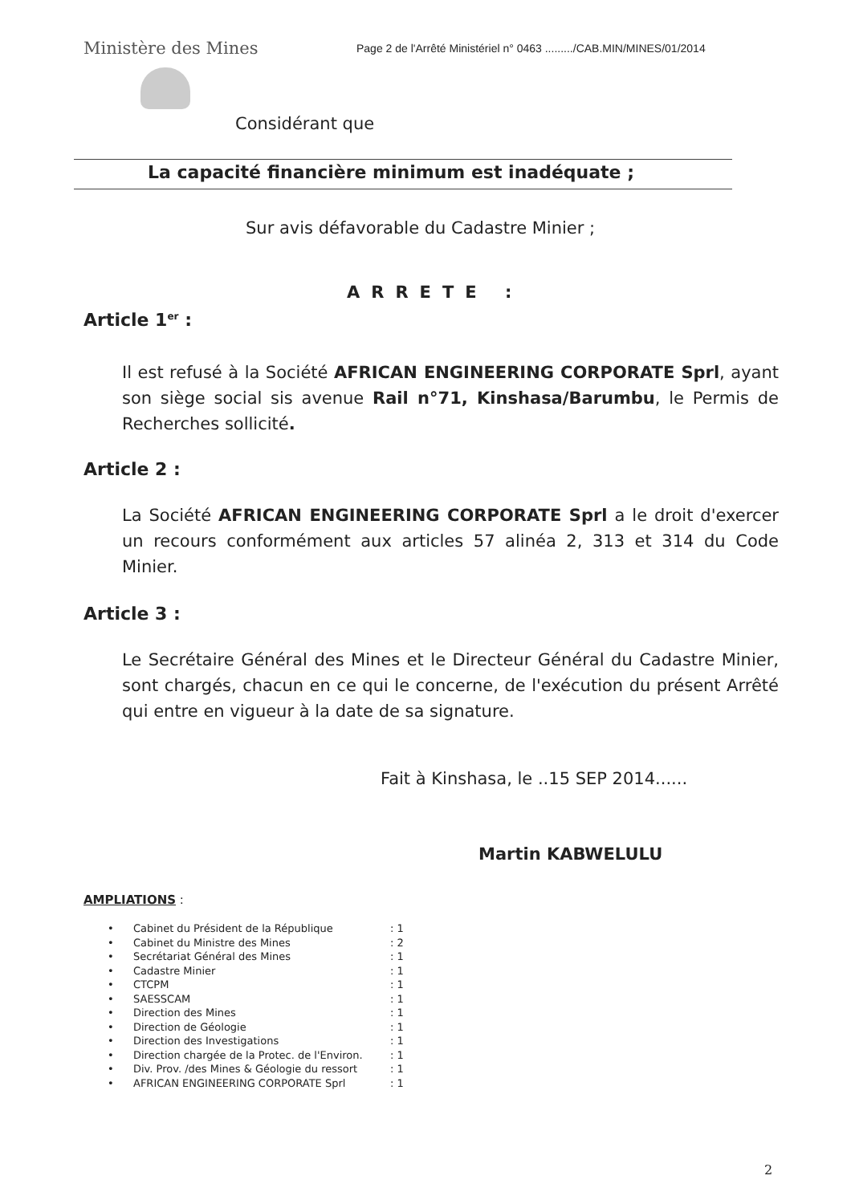Ministère des Mines
Page 2 de l'Arrêté Ministériel n° 0463 ........./CAB.MIN/MINES/01/2014
Considérant que
La capacité financière minimum est inadéquate ;
Sur avis défavorable du Cadastre Minier ;
ARRETE :
Article 1<sup>er</sup> :
Il est refusé à la Société AFRICAN ENGINEERING CORPORATE Sprl, ayant son siège social sis avenue Rail n°71, Kinshasa/Barumbu, le Permis de Recherches sollicité.
Article 2 :
La Société AFRICAN ENGINEERING CORPORATE Sprl a le droit d'exercer un recours conformément aux articles 57 alinéa 2, 313 et 314 du Code Minier.
Article 3 :
Le Secrétaire Général des Mines et le Directeur Général du Cadastre Minier, sont chargés, chacun en ce qui le concerne, de l'exécution du présent Arrêté qui entre en vigueur à la date de sa signature.
Fait à Kinshasa, le ..15 SEP 2014......
Martin KABWELULU
AMPLIATIONS :
• Cabinet du Président de la République: 1
• Cabinet du Ministre des Mines: 2
• Secrétariat Général des Mines: 1
• Cadastre Minier: 1
• CTCPM: 1
• SAESSCAM: 1
• Direction des Mines: 1
• Direction de Géologie: 1
• Direction des Investigations: 1
• Direction chargée de la Protec. de l'Environ.: 1
• Div. Prov. /des Mines & Géologie du ressort: 1
• AFRICAN ENGINEERING CORPORATE Sprl: 1
2